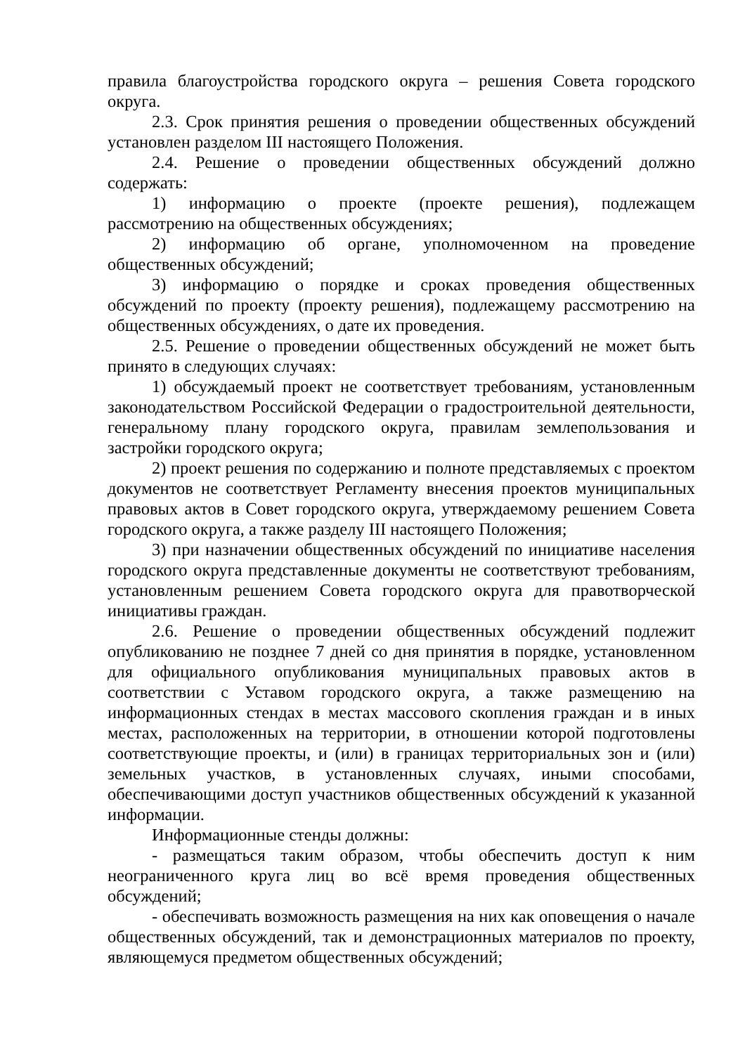правила благоустройства городского округа – решения Совета городского округа.
2.3. Срок принятия решения о проведении общественных обсуждений установлен разделом III настоящего Положения.
2.4. Решение о проведении общественных обсуждений должно содержать:
1) информацию о проекте (проекте решения), подлежащем рассмотрению на общественных обсуждениях;
2) информацию об органе, уполномоченном на проведение общественных обсуждений;
3) информацию о порядке и сроках проведения общественных обсуждений по проекту (проекту решения), подлежащему рассмотрению на общественных обсуждениях, о дате их проведения.
2.5. Решение о проведении общественных обсуждений не может быть принято в следующих случаях:
1) обсуждаемый проект не соответствует требованиям, установленным законодательством Российской Федерации о градостроительной деятельности, генеральному плану городского округа, правилам землепользования и застройки городского округа;
2) проект решения по содержанию и полноте представляемых с проектом документов не соответствует Регламенту внесения проектов муниципальных правовых актов в Совет городского округа, утверждаемому решением Совета городского округа, а также разделу III настоящего Положения;
3) при назначении общественных обсуждений по инициативе населения городского округа представленные документы не соответствуют требованиям, установленным решением Совета городского округа для правотворческой инициативы граждан.
2.6. Решение о проведении общественных обсуждений подлежит опубликованию не позднее 7 дней со дня принятия в порядке, установленном для официального опубликования муниципальных правовых актов в соответствии с Уставом городского округа, а также размещению на информационных стендах в местах массового скопления граждан и в иных местах, расположенных на территории, в отношении которой подготовлены соответствующие проекты, и (или) в границах территориальных зон и (или) земельных участков, в установленных случаях, иными способами, обеспечивающими доступ участников общественных обсуждений к указанной информации.
Информационные стенды должны:
- размещаться таким образом, чтобы обеспечить доступ к ним неограниченного круга лиц во всё время проведения общественных обсуждений;
- обеспечивать возможность размещения на них как оповещения о начале общественных обсуждений, так и демонстрационных материалов по проекту, являющемуся предметом общественных обсуждений;